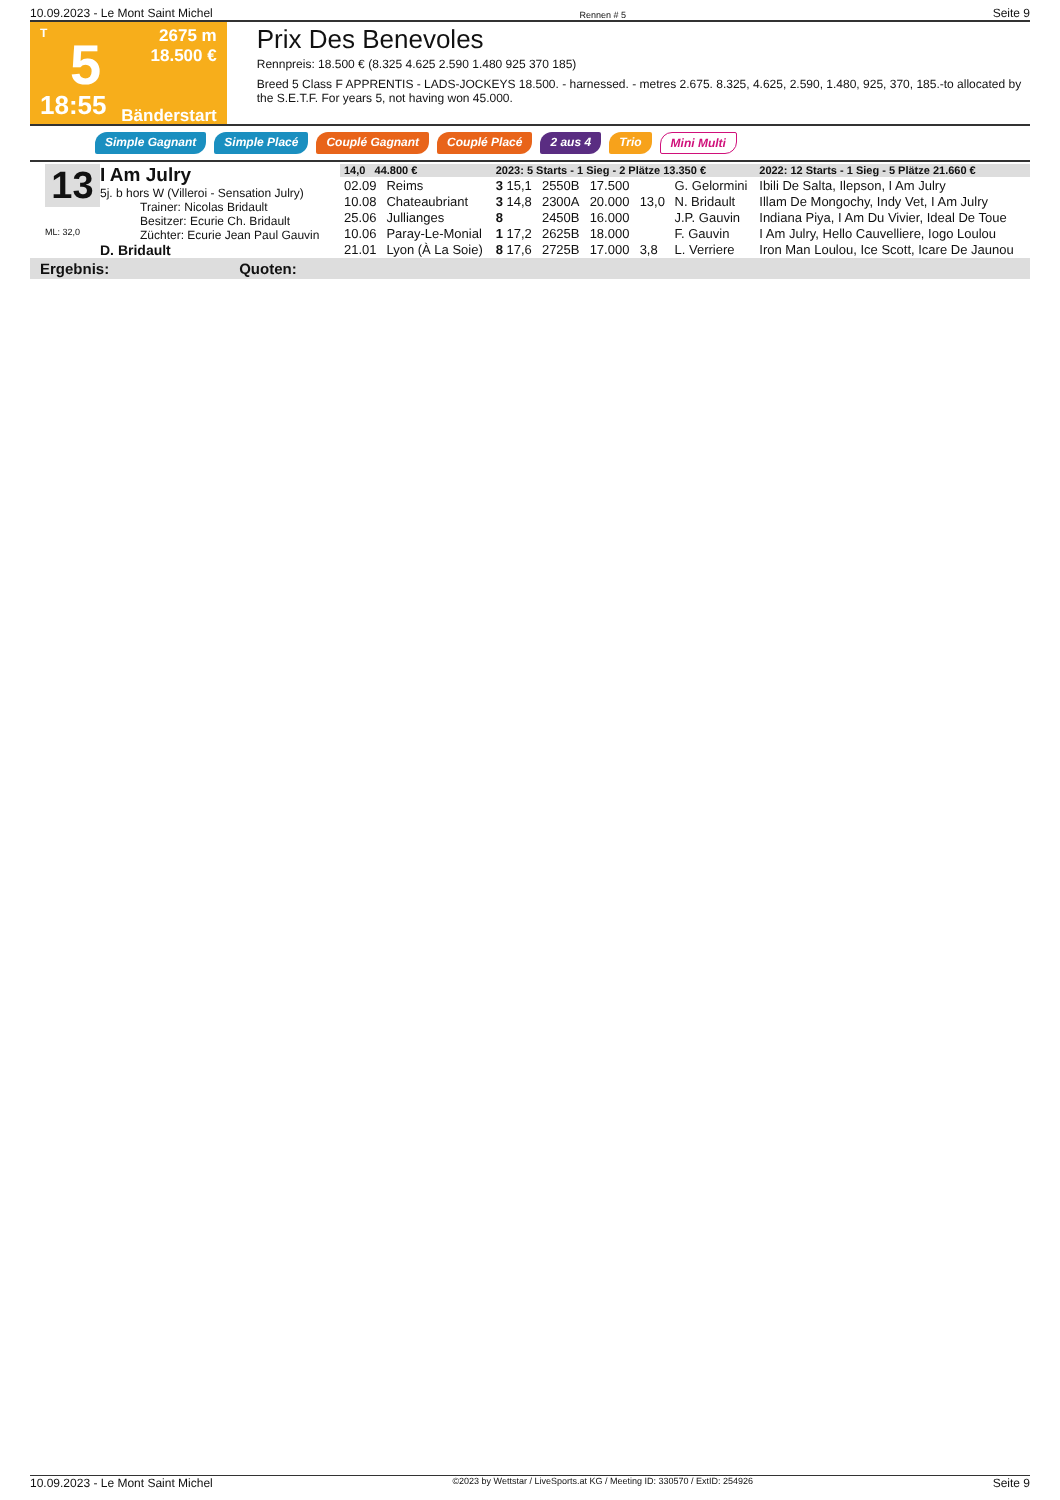10.09.2023 - Le Mont Saint Michel Rennen # 5 Seite 9
T
5
18:55
2675 m
18.500 €
Bänderstart
Prix Des Benevoles
Rennpreis: 18.500 € (8.325 4.625 2.590 1.480 925 370 185)
Breed 5 Class F APPRENTIS - LADS-JOCKEYS 18.500. - harnessed. - metres 2.675. 8.325, 4.625, 2.590, 1.480, 925, 370, 185.-to allocated by the S.E.T.F. For years 5, not having won 45.000.
Simple Gagnant Simple Placé Couplé Gagnant Couplé Placé 2 aus 4 Trio Mini Multi
13
ML: 32,0
I Am Julry
5j. b hors W (Villeroi - Sensation Julry)
Trainer: Nicolas Bridault
Besitzer: Ecurie Ch. Bridault
Züchter: Ecurie Jean Paul Gauvin
D. Bridault
| 14,0 44.800 € | | 2023: 5 Starts - 1 Sieg - 2 Plätze 13.350 € | | | | | 2022: 12 Starts - 1 Sieg - 5 Plätze 21.660 € |
| 02.09 | Reims | 3 15,1 | 2550B | 17.500 | | G. Gelormini | Ibili De Salta, Ilepson, I Am Julry |
| 10.08 | Chateaubriant | 3 14,8 | 2300A | 20.000 | 13,0 | N. Bridault | Illam De Mongochy, Indy Vet, I Am Julry |
| 25.06 | Jullianges | 8 | 2450B | 16.000 | | J.P. Gauvin | Indiana Piya, I Am Du Vivier, Ideal De Toue |
| 10.06 | Paray-Le-Monial | 1 17,2 | 2625B | 18.000 | | F. Gauvin | I Am Julry, Hello Cauvelliere, Iogo Loulou |
| 21.01 | Lyon (À La Soie) | 8 17,6 | 2725B | 17.000 | 3,8 | L. Verriere | Iron Man Loulou, Ice Scott, Icare De Jaunou |
Ergebnis: Quoten:
10.09.2023 - Le Mont Saint Michel ©2023 by Wettstar / LiveSports.at KG / Meeting ID: 330570 / ExtID: 254926 Seite 9